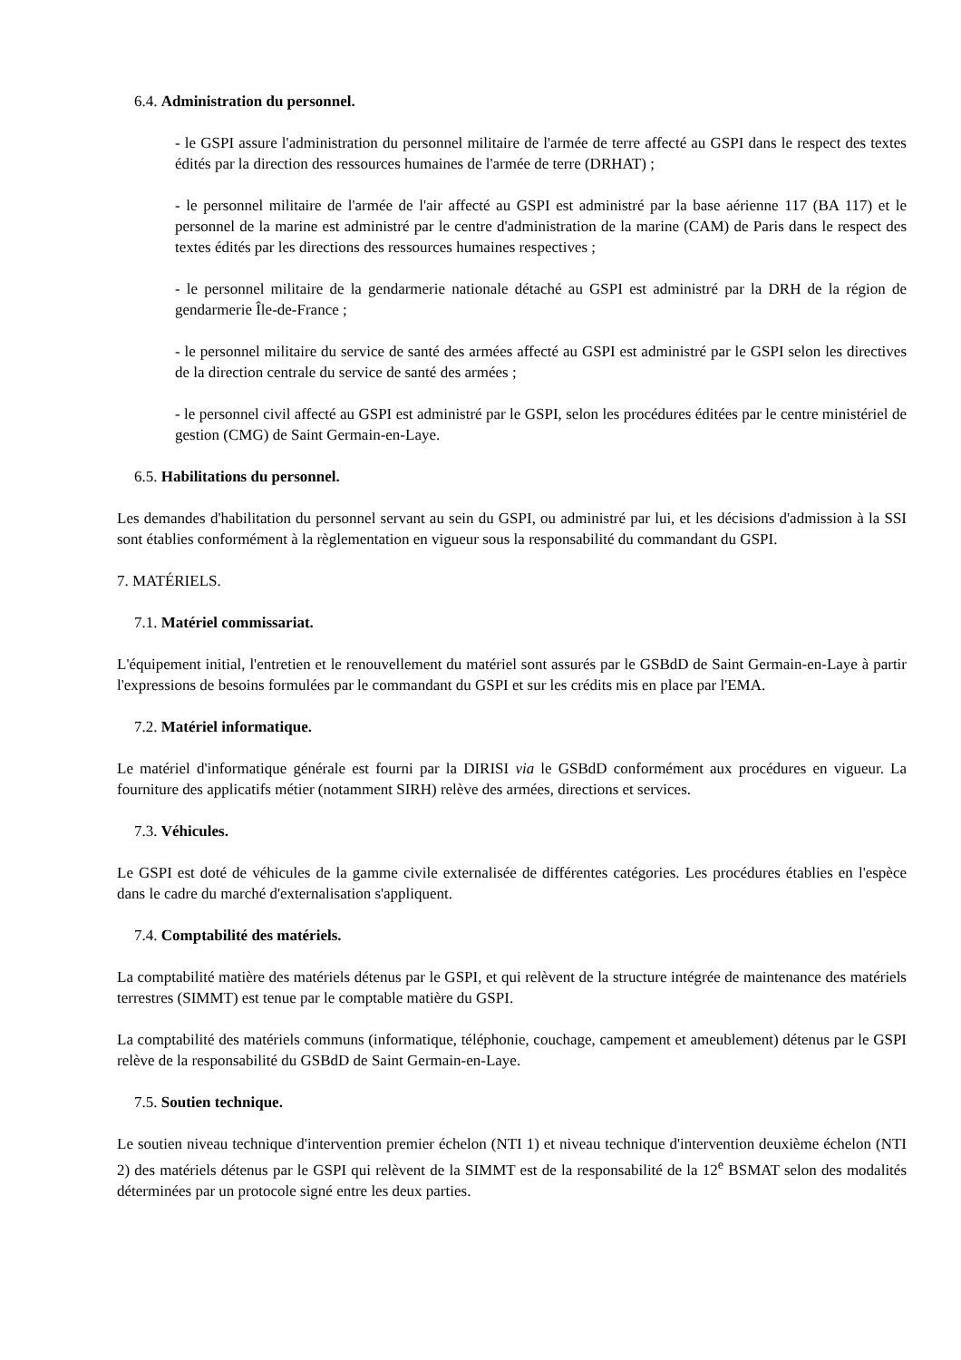6.4. Administration du personnel.
- le GSPI assure l'administration du personnel militaire de l'armée de terre affecté au GSPI dans le respect des textes édités par la direction des ressources humaines de l'armée de terre (DRHAT) ;
- le personnel militaire de l'armée de l'air affecté au GSPI est administré par la base aérienne 117 (BA 117) et le personnel de la marine est administré par le centre d'administration de la marine (CAM) de Paris dans le respect des textes édités par les directions des ressources humaines respectives ;
- le personnel militaire de la gendarmerie nationale détaché au GSPI est administré par la DRH de la région de gendarmerie Île-de-France ;
- le personnel militaire du service de santé des armées affecté au GSPI est administré par le GSPI selon les directives de la direction centrale du service de santé des armées ;
- le personnel civil affecté au GSPI est administré par le GSPI, selon les procédures éditées par le centre ministériel de gestion (CMG) de Saint Germain-en-Laye.
6.5. Habilitations du personnel.
Les demandes d'habilitation du personnel servant au sein du GSPI, ou administré par lui, et les décisions d'admission à la SSI sont établies conformément à la règlementation en vigueur sous la responsabilité du commandant du GSPI.
7. MATÉRIELS.
7.1. Matériel commissariat.
L'équipement initial, l'entretien et le renouvellement du matériel sont assurés par le GSBdD de Saint Germain-en-Laye à partir l'expressions de besoins formulées par le commandant du GSPI et sur les crédits mis en place par l'EMA.
7.2. Matériel informatique.
Le matériel d'informatique générale est fourni par la DIRISI via le GSBdD conformément aux procédures en vigueur. La fourniture des applicatifs métier (notamment SIRH) relève des armées, directions et services.
7.3. Véhicules.
Le GSPI est doté de véhicules de la gamme civile externalisée de différentes catégories. Les procédures établies en l'espèce dans le cadre du marché d'externalisation s'appliquent.
7.4. Comptabilité des matériels.
La comptabilité matière des matériels détenus par le GSPI, et qui relèvent de la structure intégrée de maintenance des matériels terrestres (SIMMT) est tenue par le comptable matière du GSPI.
La comptabilité des matériels communs (informatique, téléphonie, couchage, campement et ameublement) détenus par le GSPI relève de la responsabilité du GSBdD de Saint Germain-en-Laye.
7.5. Soutien technique.
Le soutien niveau technique d'intervention premier échelon (NTI 1) et niveau technique d'intervention deuxième échelon (NTI 2) des matériels détenus par le GSPI qui relèvent de la SIMMT est de la responsabilité de la 12<sup>e</sup> BSMAT selon des modalités déterminées par un protocole signé entre les deux parties.